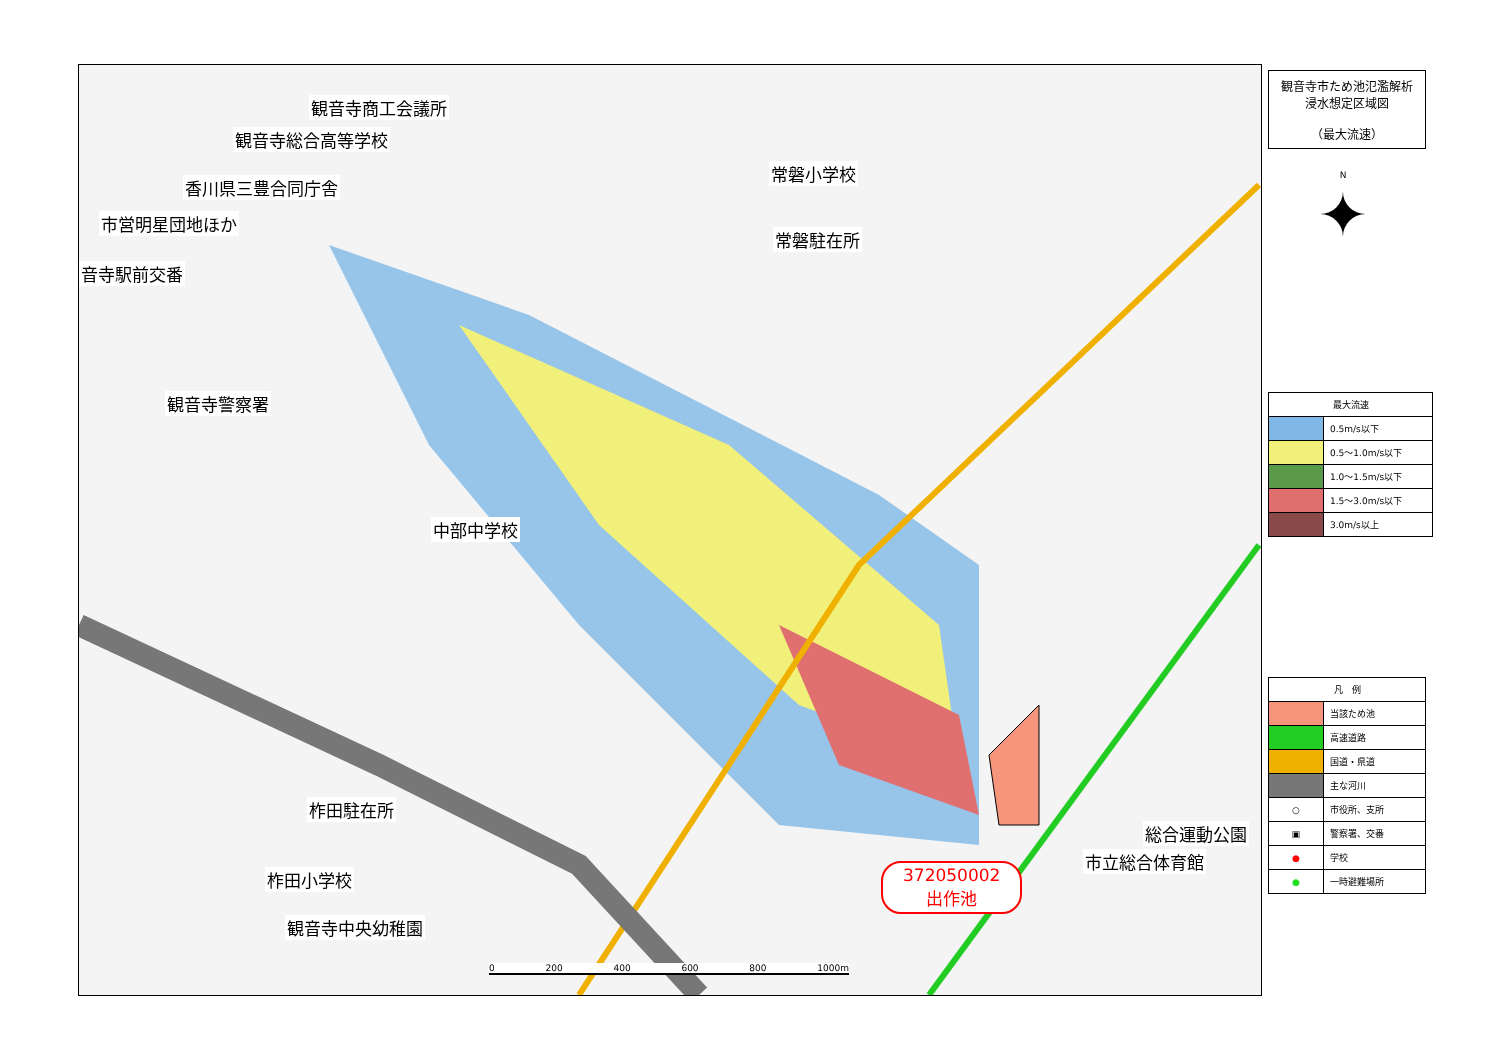観音寺商工会議所
観音寺総合高等学校
常磐小学校
香川県三豊合同庁舎
市営明星団地ほか
常磐駐在所
音寺駅前交番
観音寺警察署
中部中学校
柞田駐在所
総合運動公園
市立総合体育館
柞田小学校
観音寺中央幼稚園
372050002
出作池
0 200 400 600 800 1000m
観音寺市ため池氾濫解析
浸水想定区域図
（最大流速）
N
✦
| 最大流速 | |
| --- | --- |
| | 0.5m/s以下 |
| | 0.5～1.0m/s以下 |
| | 1.0～1.5m/s以下 |
| | 1.5～3.0m/s以下 |
| | 3.0m/s以上 |
| 凡 例 | |
| --- | --- |
| | 当該ため池 |
| | 高速道路 |
| | 国道・県道 |
| | 主な河川 |
| ○ | 市役所、支所 |
| ▣ | 警察署、交番 |
| ● | 学校 |
| ● | 一時避難場所 |